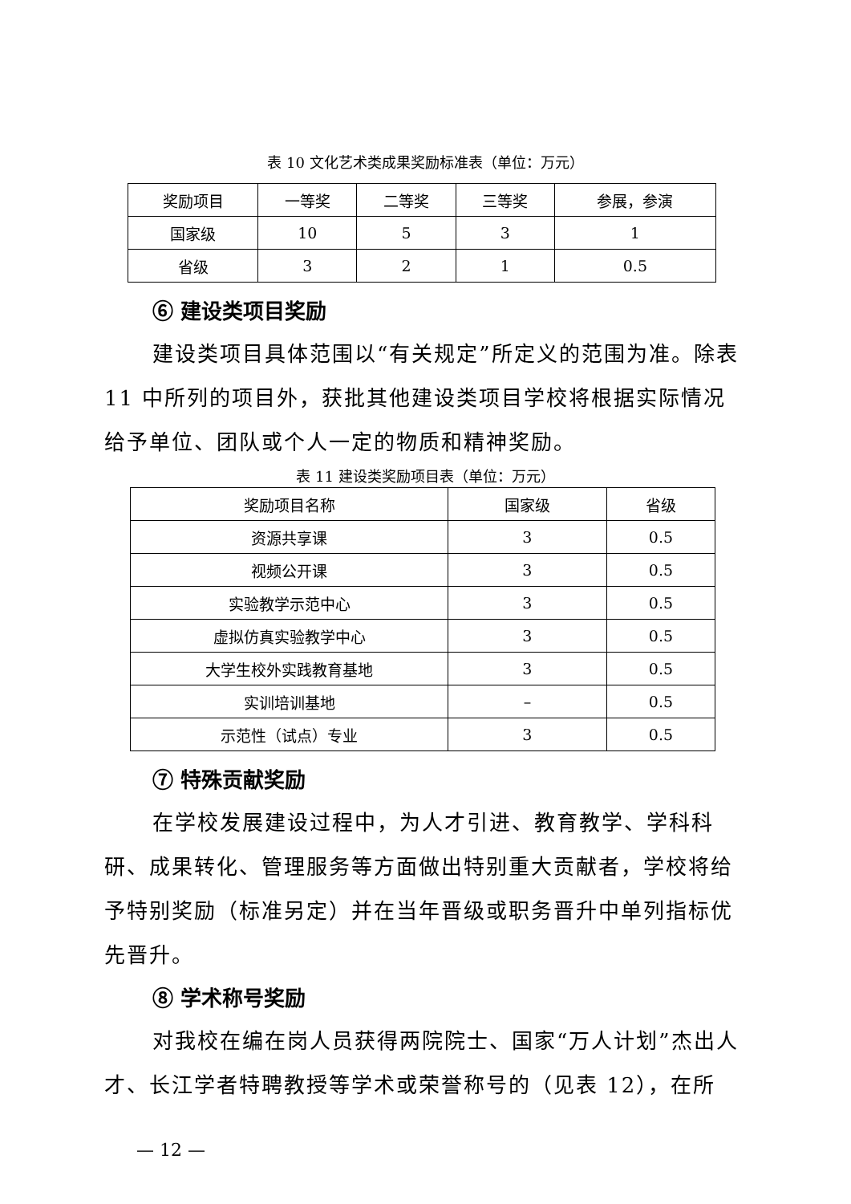表 10 文化艺术类成果奖励标准表（单位：万元）
| 奖励项目 | 一等奖 | 二等奖 | 三等奖 | 参展，参演 |
| --- | --- | --- | --- | --- |
| 国家级 | 10 | 5 | 3 | 1 |
| 省级 | 3 | 2 | 1 | 0.5 |
⑥ 建设类项目奖励
建设类项目具体范围以“有关规定”所定义的范围为准。除表 11 中所列的项目外，获批其他建设类项目学校将根据实际情况给予单位、团队或个人一定的物质和精神奖励。
表 11 建设类奖励项目表（单位：万元）
| 奖励项目名称 | 国家级 | 省级 |
| --- | --- | --- |
| 资源共享课 | 3 | 0.5 |
| 视频公开课 | 3 | 0.5 |
| 实验教学示范中心 | 3 | 0.5 |
| 虚拟仿真实验教学中心 | 3 | 0.5 |
| 大学生校外实践教育基地 | 3 | 0.5 |
| 实训培训基地 | – | 0.5 |
| 示范性（试点）专业 | 3 | 0.5 |
⑦ 特殊贡献奖励
在学校发展建设过程中，为人才引进、教育教学、学科科研、成果转化、管理服务等方面做出特别重大贡献者，学校将给予特别奖励（标准另定）并在当年晋级或职务晋升中单列指标优先晋升。
⑧ 学术称号奖励
对我校在编在岗人员获得两院院士、国家“万人计划”杰出人才、长江学者特聘教授等学术或荣誉称号的（见表 12），在所
— 12 —